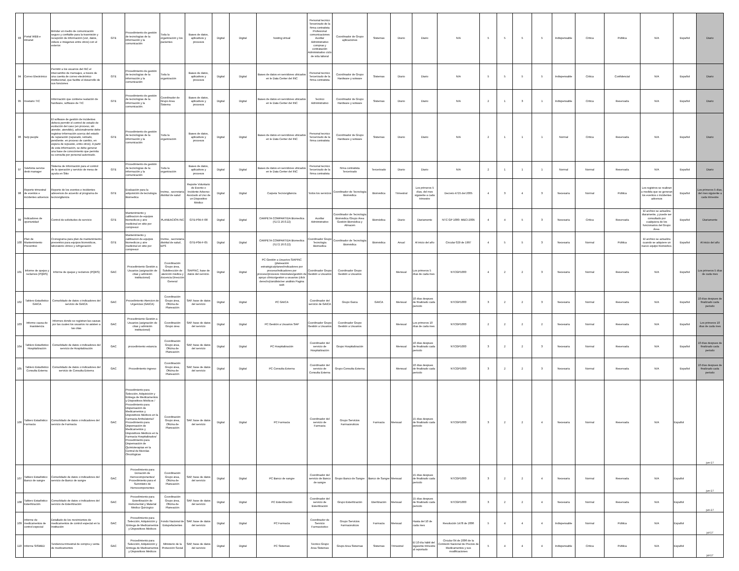| 93 | Portal WEB e intranet | Brindar un medio de comunicación seguro y confiable para la trasmisión y recepción de información (voz, datos, videos e imágenes entre otros) con el exterior. | GTE | Procedimiento de gestión de tecnologías de la información y la comunicación | Toda la organización y los pacientes | Bases de datos, aplicativos y procesos | Digital | Digital | hosting virtual | Personal tecnico Tercerizado de la firma contratista Profesional comunicaciones Auxiliar Administrativo compras y contratación Administrativo ciclo de vida laboral | Coordinador de Grupo aplicaciones | Sistemas | Diario | Diario | N/A | 5 | 5 | 5 | 5 | Indispensable | Crítica | Pública | N/A | Español | Diario |
| 94 | Correo Electrónico | Permitir a los usuarios del INC el intercambio de mensajes, a través de una cuenta de correo electrónico institucional, que facilite el desarrollo de sus funciones | GTE | Procedimiento de gestión de tecnologías de la información y la comunicación | Toda la organización | Bases de datos, aplicativos y procesos | Digital | Digital | Bases de datos en servidores ubicados en le Data Center del INC | Personal tecnico Tercerizado de la firma contratista | Coordinador de Grupo Hardware y sotware | Sistemas | Diario | Diario | N/A | 5 | 5 | 5 | 5 | Indispensable | Crítica | Confidencial | N/A | Español | Diario |
| 95 | Invetario TIC | Información que contiene realación de hardware, software de TIC | GTE | Procedimiento de gestión de tecnologías de la información y la comunicación. | Coordinador de Grupo Area Sistema | Bases de datos, aplicativos y procesos | Digital | Digital | Bases de datos en servidores ubicados en le Data Center del INC | Tecnico Administrativo | Coordinador de Grupo Hardware y sotware | Sistemas | Diario | Diario | N/A | 2 | 1 | 3 | 1 | Indispensable | Crítica | Reservada | N/A | Español | Diario |
| 96 | help people | El software de gestión de incidentes deberá permitir el control de estado de evolución del caso (en proceso, sin atender, atendido), adicionalmente debe registrar información acerca del estado de reparación (reparado, retirado, pendiente. en proceso de cambio, en espera de repuesto, entre otros). A partir de esta información, se debe generar una base de conocimiento que permita su consulta por personal autorizado. | GTE | Procedimiento de gestión de tecnologías de la información y la comunicación | Toda la organización | Bases de datos, aplicativos y procesos | Digital | Digital | Bases de datos en servidores ubicados en le Data Center del INC | Personal tecnico Tercerizado de la firma contratista | Coordinador de Grupo Hardware y sotware | Sistemas | Diario | Diario | N/A | 2 | 1 | 1 | 1 | Normal | Crítica | Reservada | N/A | Español | Diario |
| 97 | Telefonia service desk manager | Sistema de información para el control de la operación y servicio de mesa de ayuda en Sitio | GTE | Procedimiento de gestión de tecnologías de la información y la comunicación | Toda la organización | Bases de datos, aplicativos y procesos | Digital | Digital | Bases de datos en servidores ubicados en le Data Center del INC | Personal tecnico Tercerizado de la firma contratista | firma contratista Tercerizado | Tercerizado | Diario | Diario | N/A | 2 | 1 | 1 | 1 | Normal | Normal | Reservada | N/A | Español | Diario |
| 98 | Reporte trimestral de eventos e incidentes adversos | Reporte de los eventos e incidentes adeversos de acuerdo al programa de tecnovigilancia | GTE | Evaluación para la adquisición de tecnologia Biomedica | Invima , secrretaria distrital de salud | Reporte Voluntario de Evento o Incidente Adverso Asociado al Uso de un Dispositivo Médico | Digital | Digital | Carpeta Tecnovigilancia | Todos los servicios | Coordinador de Tecnología Biomédica | Biomédica | Trimestral | Los primeros 5 días, del mes siguiente a cada trimestre | Decreto 4725 del 2005 | 4 | 3 | 4 | 3 | Necesaria | Normal | Pública | Los registros se realizan a medida que se generan los eventos o incidentes adversos | Español | Los primeros 5 días, del mes siguiente a cada trimestre |
| 99 | Indicadores de oportunidad | Control de solicitudes de servicio | GTE | Mantenimiento y calibracion de equipos biomedicos y aire medicinal en sitio por compresor | PLANEACIÓN INC | GTE-P04-F-08 | Digital | Digital | CARPETA COMPARTIDA Biomedica (\\172.16.0.22) | Auxiliar Administrativo | Coordinador de Tecnología Biomédica /Grupo Área Gestión Biomédica y Almacén | Biomédica | Diario | Diariamente | NTC GP 1000- MECI:2005 | 4 | 4 | 5 | 3 | Necesaria | Crítica | Reservada | El archivo se actualiza diaramente, y puede ser consultado por cualquiera de los funcionarios del Grupo Área. | Español | Diariamente |
| 100 | Plan de Mantenimiento Preventivo | Cronograma para plan de mantenimiento preventivo para equipos biomédicos, laboratorio clínico y refrigeración | GTE | Mantenimiento y calibracion de equipos biomedicos y aire medicinal en sitio por compresor | Invima , secrretaria distrital de salud, EPS | GTE-P04-F-05 | Digital | Digital | CARPETA COMPARTIDA Biomedica (\\172.16.0.22) | Coordinador Grupo Tecnología Biomedica | Coordinador de Tecnología Biomédica | Biomédica | Anual | Al inicio del año | Circular 029 de 1997 | 4 | 5 | 5 | 3 | Necesaria | Normal | Pública | El archivo se actualiza cuando se adquiere un nuevo equipo biomédico. | Español | Al inicio del año |
| 101 | Informe de quejas y reclamos (PQRS) | Informe de quejas y reclamos (PQRS) | GAC | Procedimiento Gestión a Usuarios (asignación de citas y admisión institucional) | Coordinación Grupo área, Subdirección de atención médica y docencia Dirección General | SIAPINC, base de datos del servicio. | Digital | Digital | PC Gestión a Usuarios SIAPINC (planeación estratégica/planes/indicadores por proceso/indicadores por proceso/procesos misionales/gestión de apoyo clínico/gestion a usuarios (click derecho)/análisis/ver análisis Pagina web | Coordinador Grupo Gestión a Usuarios | Coordinador Grupo Gestión a Usuarios | | Mensual | Los primeros 5 días de cada mes | NTCGP1000 | 4 | 2 | 2 | 3 | Necesaria | Normal | Reservada | N/A | Español | Los primeros 5 días de cada mes |
| 102 | Tablero Estadístico GAICA | Consolidado de datos o indicadores del servicio de GAICA | GAC | Procedimiento Atencion de Urgencias (GAICA) | Coordinación Grupo área, Oficina de Planeación | SAP, base de datos del servicio | Digital | Digital | PC GAICA | Coordinador del servicio de GAICA | Grupo Gaica | GAICA | Mensual | 10 días despues de finalizado cada periodo | NTCGP1000 | 3 | 2 | 2 | 3 | Necesaria | Normal | Reservada | N/A | Español | 10 días despues de finalizado cada periodo |
| 103 | Informe causa de inasistencia | Informes donde se registran las causas por las cuales los usuarios no asisten a las citas | GAC | Procedimiento Gestión a Usuarios (asignación de citas y admisión institucional) | Coordinación Grupo área | SAP, base de datos del servicio | Digital | Digital | PC Gestión a Usuarios SAP | Coordinador Grupo Gestión a Usuarios | Coordinador Grupo Gestión a Usuarios | | Mensual | Los primeros 10 días de cada mes | NTCGP1000 | 2 | 2 | 2 | 2 | Necesaria | Normal | Reservada | N/A | Español | Los primeros 10 días de cada mes |
| 104 | Tablero Estadístico Hospitalización | Consolidado de datos o indicadores del servicio de Hospitalización | GAC | procedimiento estancia | Coordinación Grupo área, Oficina de Planeación | SAP, base de datos del servicio | Digital | Digital | PC Hospitalización | Coordinador del servicio de Hospitalización | Grupo Hospitalización | | Mensual | 10 días despues de finalizado cada periodo | NTCGP1000 | 3 | 2 | 2 | 3 | Necesaria | Normal | Reservada | N/A | Español | 10 días despues de finalizado cada periodo |
| 105 | Tablero Estadístico Consulta Externa | Consolidado de datos o indicadores del servicio de Consulta Externa | GAC | Procedimiento ingreso | Coordinación Grupo área, Oficina de Planeación | SAP, base de datos del servicio | Digital | Digital | PC Consulta Externa | Coordinador del servicio de Consulta Externa | Grupo Consulta Externa | | Mensual | 10 días despues de finalizado cada periodo | NTCGP1000 | 3 | 2 | 2 | 3 | Necesaria | Normal | Reservada | N/A | Español | 10 días despues de finalizado cada periodo |
| 106 | Tablero Estadístico Farmacia | Consolidado de datos o indicadores del servicio de Farmacia | GAC | Procedimiento para Selección, Adquisición y Entrega de Medicamentos y Dispositivos Médicos / Procedimiento para Dispensación de Medicamentos y Dispositivos Médicos en la Farmacia Ambulatoria// Procedimiento para Dispensación de Medicamentos y Dispositivos Médicos en la Farmacia Hospitalizados/ Procedimiento para Dispensación de Quimioterapias en la Central de Mezclas Oncológicas | Coordinación Grupo área, Oficina de Planeación | SAP, base de datos del servicio | Digital | Digital | PC Farmacia | Coordinador del servicio de Farmacia | Grupo Servicios Farmacéuticos | Farmacia | Mensual | 15 días despues de finalizado cada periodo | NTCGP1000 | 3 | 2 | 2 | 4 | Necesaria | Normal | Reservada | N/A | Español | jun-17 |
| 107 | Tablero Estadístico Banco de sangre | Consolidado de datos o indicadores del servicio de Banco de sangre | GAC | Procedimiento para Donación de Hemocomponentes/ Procedimiento para el Suministro de Hemocomponentes | Coordinación Grupo área, Oficina de Planeación | SAP, base de datos del servicio | Digital | Digital | PC Banco de sangre | Coordinador del servicio de Banco de sangre | Grupo Banco de Sangre | Banco de Sangre | Mensual | 15 días despues de finalizado cada periodo | NTCGP1000 | 3 | 2 | 2 | 4 | Necesaria | Normal | Reservada | N/A | Español | jun-17 |
| 108 | Tablero Estadístico Esterilización | Consolidado de datos o indicadores del servicio de Esterilización | GAC | Procedimiento para Esterilización de Instrumental y Material Médico Quirúrgico | Coordinación Grupo área, Oficina de Planeación | SAP, base de datos del servicio | Digital | Digital | PC Esterilización | Coordinador del servicio de Esterilización | Grupo Esterilización | Eterilización | Mensual | 15 días despues de finalizado cada periodo | NTCGP1000 | 3 | 2 | 2 | 4 | Necesaria | Normal | Reservada | N/A | Español | jun-17 |
| 109 | Informe de medicamentos de control especial | Detallado de los movimientos de medicamentos de control especial en la Institución | GAC | Procedimiento para Selección, Adquisición y Entrega de Medicamentos y Dispositivos Médicos | Fondo Nacional de Estupefacientes | SAP, base de datos del servicio | Digital | Digital | PC Farmacia | Coordinador de Servicio Farmacéutico | Grupo Servicios Farmacéuticos | Farmacia | Mensual | Hasta del 10 de cada mes | Resolución 1478 de 2006 | 5 | 4 | 4 | 4 | Indispensable | Normal | Pública | N/A | Español | jul-17 |
| 110 | Informe SISMED | Tendencia trimestral de compra y venta de medicamentos | GAC | Procedimiento para Selección, Adquisición y Entrega de Medicamentos y Dispositivos Médicos | Ministerio de la Protección Social | SAP, base de datos del servicio | Digital | Digital | PC Sistemas | Técnico Grupo Area Sistemas | Grupo Area Sistemas | Sistemas | Trimestral | El 10 día hábil del siguiente trimestre al reportado | Circular 04 de 2006 de la Comisión Nacional de Precios de Medicamentos y sus modificaciones | 5 | 4 | 4 | 4 | Indispensable | Crítica | Pública | N/A | Español | jul-17 |